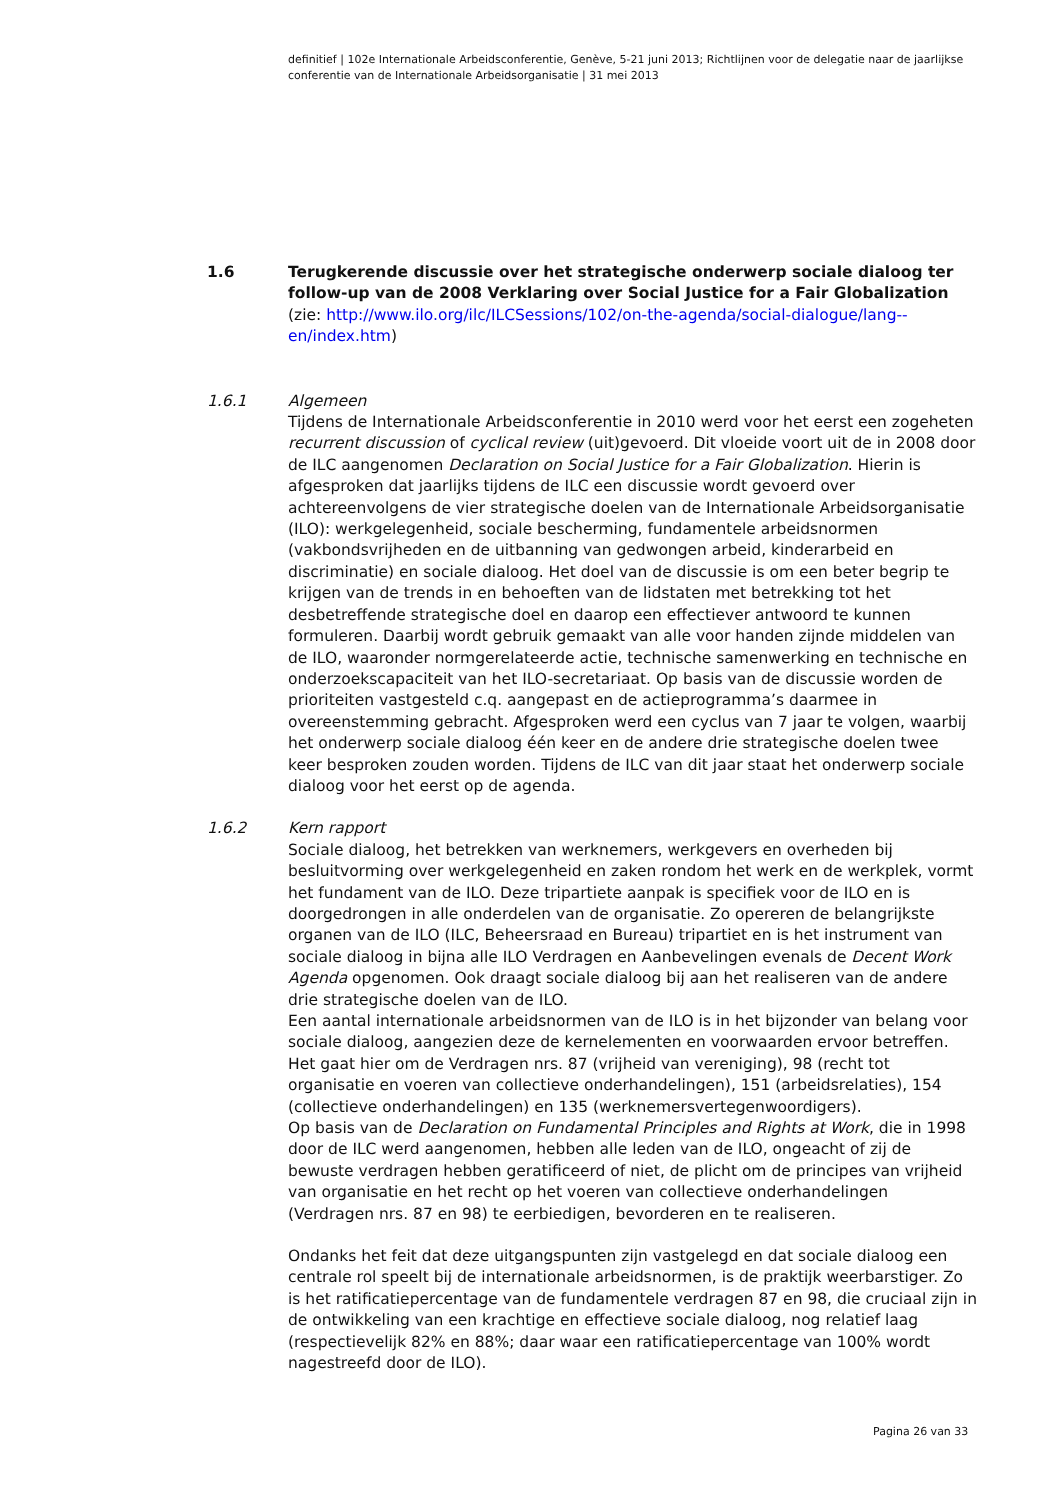definitief | 102e Internationale Arbeidsconferentie, Genève, 5-21 juni 2013; Richtlijnen voor de delegatie naar de jaarlijkse conferentie van de Internationale Arbeidsorganisatie | 31 mei 2013
1.6 Terugkerende discussie over het strategische onderwerp sociale dialoog ter follow-up van de 2008 Verklaring over Social Justice for a Fair Globalization
(zie: http://www.ilo.org/ilc/ILCSessions/102/on-the-agenda/social-dialogue/lang--en/index.htm)
1.6.1 Algemeen
Tijdens de Internationale Arbeidsconferentie in 2010 werd voor het eerst een zogeheten recurrent discussion of cyclical review (uit)gevoerd. Dit vloeide voort uit de in 2008 door de ILC aangenomen Declaration on Social Justice for a Fair Globalization. Hierin is afgesproken dat jaarlijks tijdens de ILC een discussie wordt gevoerd over achtereenvolgens de vier strategische doelen van de Internationale Arbeidsorganisatie (ILO): werkgelegenheid, sociale bescherming, fundamentele arbeidsnormen (vakbondsvrijheden en de uitbanning van gedwongen arbeid, kinderarbeid en discriminatie) en sociale dialoog. Het doel van de discussie is om een beter begrip te krijgen van de trends in en behoeften van de lidstaten met betrekking tot het desbetreffende strategische doel en daarop een effectiever antwoord te kunnen formuleren. Daarbij wordt gebruik gemaakt van alle voor handen zijnde middelen van de ILO, waaronder normgerelateerde actie, technische samenwerking en technische en onderzoekscapaciteit van het ILO-secretariaat. Op basis van de discussie worden de prioriteiten vastgesteld c.q. aangepast en de actieprogramma’s daarmee in overeenstemming gebracht. Afgesproken werd een cyclus van 7 jaar te volgen, waarbij het onderwerp sociale dialoog één keer en de andere drie strategische doelen twee keer besproken zouden worden. Tijdens de ILC van dit jaar staat het onderwerp sociale dialoog voor het eerst op de agenda.
1.6.2 Kern rapport
Sociale dialoog, het betrekken van werknemers, werkgevers en overheden bij besluitvorming over werkgelegenheid en zaken rondom het werk en de werkplek, vormt het fundament van de ILO. Deze tripartiete aanpak is specifiek voor de ILO en is doorgedrongen in alle onderdelen van de organisatie. Zo opereren de belangrijkste organen van de ILO (ILC, Beheersraad en Bureau) tripartiet en is het instrument van sociale dialoog in bijna alle ILO Verdragen en Aanbevelingen evenals de Decent Work Agenda opgenomen. Ook draagt sociale dialoog bij aan het realiseren van de andere drie strategische doelen van de ILO.
Een aantal internationale arbeidsnormen van de ILO is in het bijzonder van belang voor sociale dialoog, aangezien deze de kernelementen en voorwaarden ervoor betreffen. Het gaat hier om de Verdragen nrs. 87 (vrijheid van vereniging), 98 (recht tot organisatie en voeren van collectieve onderhandelingen), 151 (arbeidsrelaties), 154 (collectieve onderhandelingen) en 135 (werknemersvertegenwoordigers).
Op basis van de Declaration on Fundamental Principles and Rights at Work, die in 1998 door de ILC werd aangenomen, hebben alle leden van de ILO, ongeacht of zij de bewuste verdragen hebben geratificeerd of niet, de plicht om de principes van vrijheid van organisatie en het recht op het voeren van collectieve onderhandelingen (Verdragen nrs. 87 en 98) te eerbiedigen, bevorderen en te realiseren.
Ondanks het feit dat deze uitgangspunten zijn vastgelegd en dat sociale dialoog een centrale rol speelt bij de internationale arbeidsnormen, is de praktijk weerbarstiger. Zo is het ratificatiepercentage van de fundamentele verdragen 87 en 98, die cruciaal zijn in de ontwikkeling van een krachtige en effectieve sociale dialoog, nog relatief laag (respectievelijk 82% en 88%; daar waar een ratificatiepercentage van 100% wordt nagestreefd door de ILO).
Pagina 26 van 33